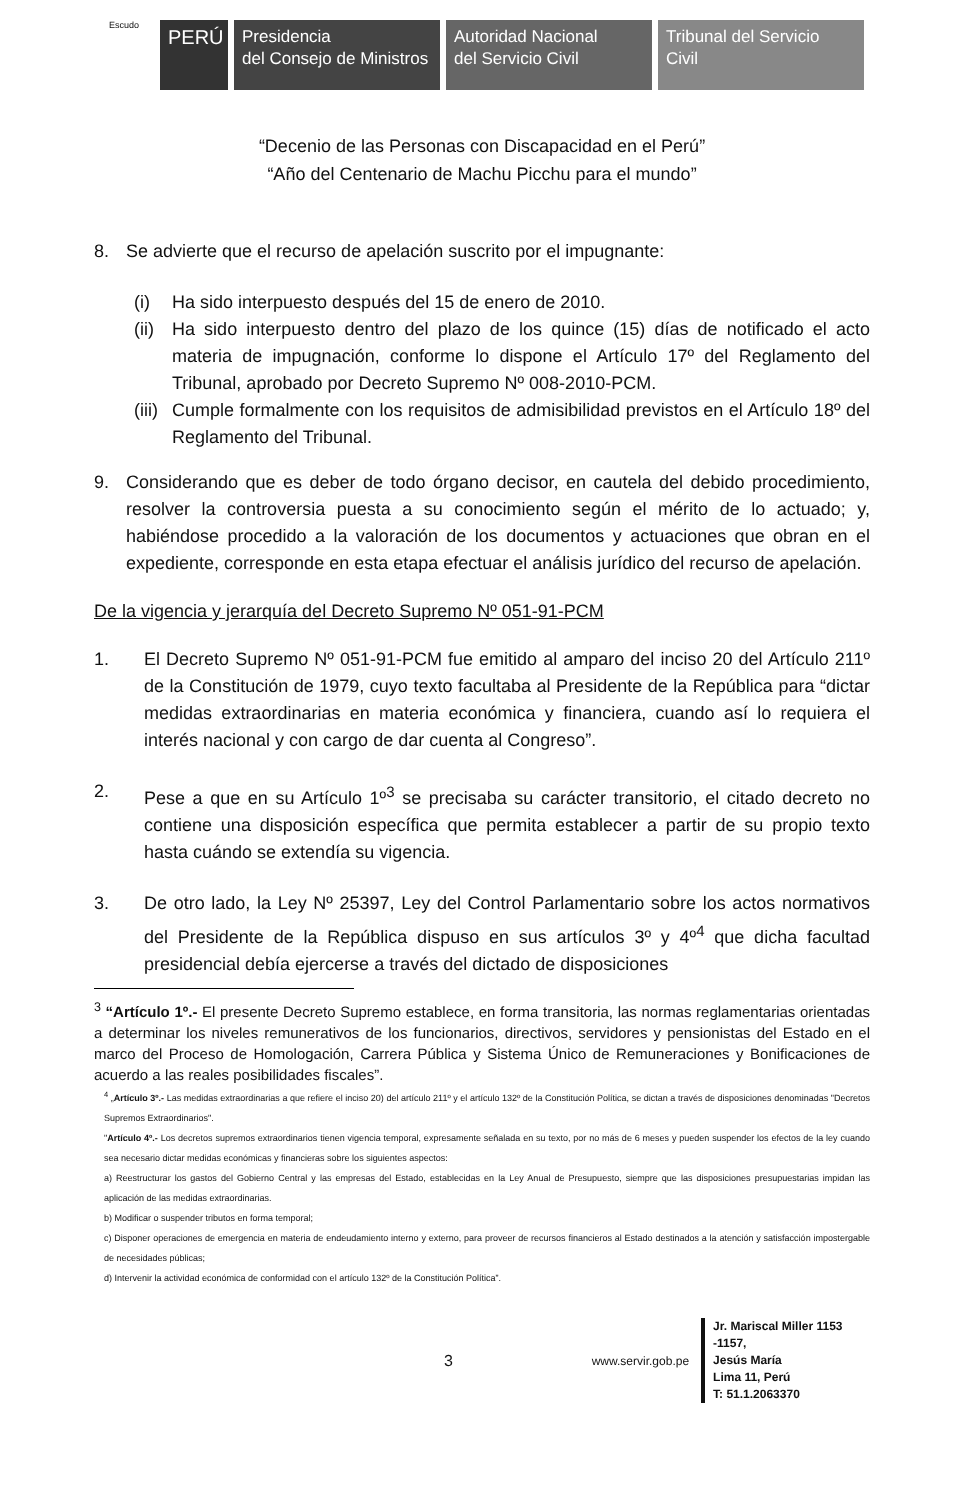Escudo
PERÚ
Presidencia
del Consejo de Ministros
Autoridad Nacional
del Servicio Civil
Tribunal del Servicio
Civil
“Decenio de las Personas con Discapacidad en el Perú”
“Año del Centenario de Machu Picchu para el mundo”
8. Se advierte que el recurso de apelación suscrito por el impugnante:
(i) Ha sido interpuesto después del 15 de enero de 2010.
(ii)
Ha sido interpuesto dentro del plazo de los quince (15) días de notificado el acto materia de impugnación, conforme lo dispone el Artículo 17º del Reglamento del Tribunal, aprobado por Decreto Supremo Nº 008-2010-PCM.
(iii)
Cumple formalmente con los requisitos de admisibilidad previstos en el Artículo 18º del Reglamento del Tribunal.
9. Considerando que es deber de todo órgano decisor, en cautela del debido procedimiento, resolver la controversia puesta a su conocimiento según el mérito de lo actuado; y, habiéndose procedido a la valoración de los documentos y actuaciones que obran en el expediente, corresponde en esta etapa efectuar el análisis jurídico del recurso de apelación.
De la vigencia y jerarquía del Decreto Supremo Nº 051-91-PCM
1. El Decreto Supremo Nº 051-91-PCM fue emitido al amparo del inciso 20 del Artículo 211º de la Constitución de 1979, cuyo texto facultaba al Presidente de la República para “dictar medidas extraordinarias en materia económica y financiera, cuando así lo requiera el interés nacional y con cargo de dar cuenta al Congreso”.
2. Pese a que en su Artículo 1º<sup>3</sup> se precisaba su carácter transitorio, el citado decreto no contiene una disposición específica que permita establecer a partir de su propio texto hasta cuándo se extendía su vigencia.
3. De otro lado, la Ley Nº 25397, Ley del Control Parlamentario sobre los actos normativos del Presidente de la República dispuso en sus artículos 3º y 4º<sup>4</sup> que dicha facultad presidencial debía ejercerse a través del dictado de disposiciones
<sup>3</sup> “Artículo 1º.- El presente Decreto Supremo establece, en forma transitoria, las normas reglamentarias orientadas a determinar los niveles remunerativos de los funcionarios, directivos, servidores y pensionistas del Estado en el marco del Proceso de Homologación, Carrera Pública y Sistema Único de Remuneraciones y Bonificaciones de acuerdo a las reales posibilidades fiscales”.
<sup>4</sup> „Artículo 3º.- Las medidas extraordinarias a que refiere el inciso 20) del artículo 211º y el artículo 132º de la Constitución Política, se dictan a través de disposiciones denominadas "Decretos Supremos Extraordinarios".
"Artículo 4º.- Los decretos supremos extraordinarios tienen vigencia temporal, expresamente señalada en su texto, por no más de 6 meses y pueden suspender los efectos de la ley cuando sea necesario dictar medidas económicas y financieras sobre los siguientes aspectos:
a) Reestructurar los gastos del Gobierno Central y las empresas del Estado, establecidas en la Ley Anual de Presupuesto, siempre que las disposiciones presupuestarias impidan las aplicación de las medidas extraordinarias.
b) Modificar o suspender tributos en forma temporal;
c) Disponer operaciones de emergencia en materia de endeudamiento interno y externo, para proveer de recursos financieros al Estado destinados a la atención y satisfacción impostergable de necesidades públicas;
d) Intervenir la actividad económica de conformidad con el artículo 132º de la Constitución Política”.
3
www.servir.gob.pe
Jr. Mariscal Miller 1153 -1157,
Jesús María
Lima 11, Perú
T: 51.1.2063370